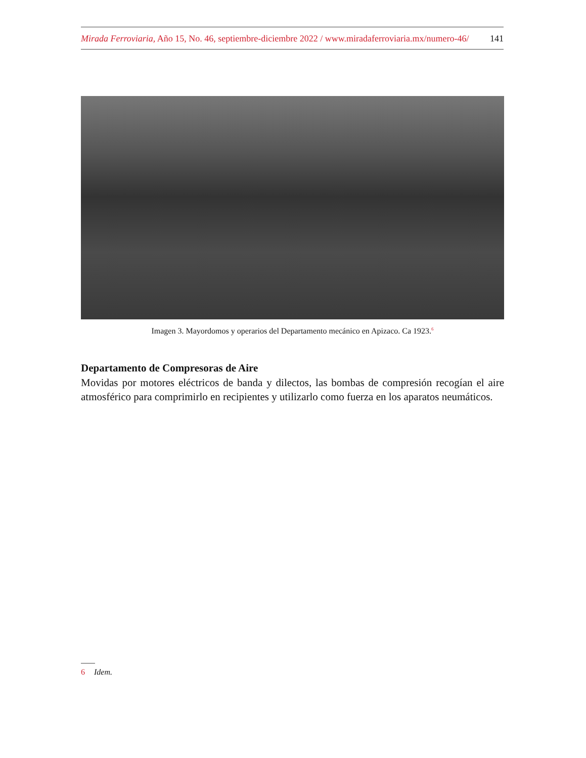141 Mirada Ferroviaria, Año 15, No. 46, septiembre-diciembre 2022 / www.miradaferroviaria.mx/numero-46/
Imagen 3. Mayordomos y operarios del Departamento mecánico en Apizaco. Ca 1923.<sup>6</sup>
Departamento de Compresoras de Aire
Movidas por motores eléctricos de banda y dilectos, las bombas de compresión recogían el aire atmosférico para comprimirlo en recipientes y utilizarlo como fuerza en los aparatos neumáticos.
6 Idem.